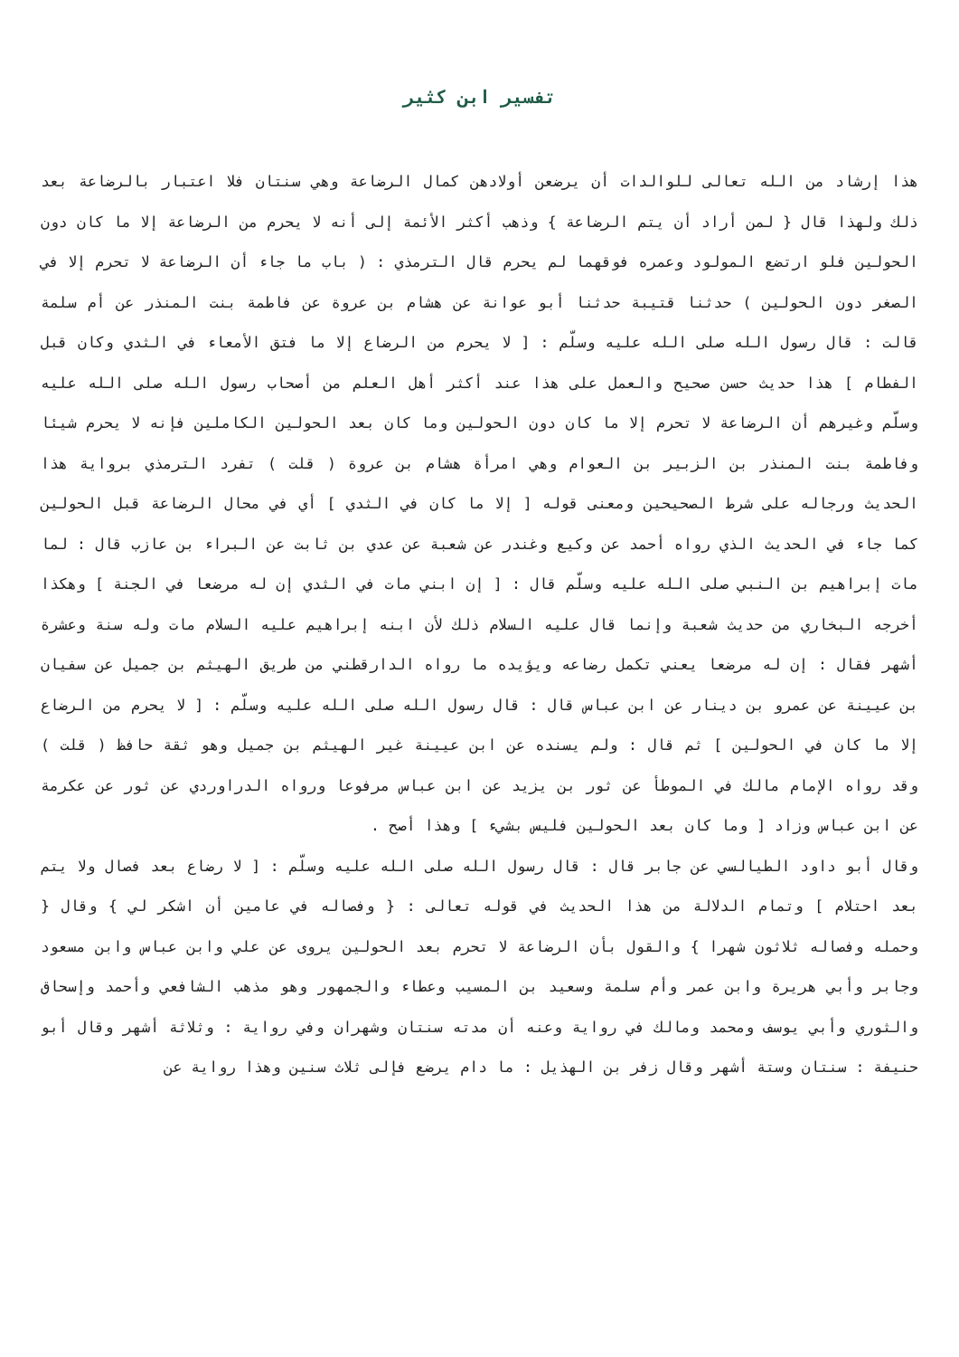تفسير ابن كثير
هذا إرشاد من الله تعالى للوالدات أن يرضعن أولادهن كمال الرضاعة وهي سنتان فلا اعتبار بالرضاعة بعد ذلك ولهذا قال { لمن أراد أن يتم الرضاعة } وذهب أكثر الأئمة إلى أنه لا يحرم من الرضاعة إلا ما كان دون الحولين فلو ارتضع المولود وعمره فوقهما لم يحرم قال الترمذي : ( باب ما جاء أن الرضاعة لا تحرم إلا في الصغر دون الحولين ) حدثنا قتيبة حدثنا أبو عوانة عن هشام بن عروة عن فاطمة بنت المنذر عن أم سلمة قالت : قال رسول الله صلى الله عليه وسلّم : [ لا يحرم من الرضاع إلا ما فتق الأمعاء في الثدي وكان قبل الفطام ] هذا حديث حسن صحيح والعمل على هذا عند أكثر أهل العلم من أصحاب رسول الله صلى الله عليه وسلّم وغيرهم أن الرضاعة لا تحرم إلا ما كان دون الحولين وما كان بعد الحولين الكاملين فإنه لا يحرم شيئا وفاطمة بنت المنذر بن الزبير بن العوام وهي امرأة هشام بن عروة ( قلت ) تفرد الترمذي برواية هذا الحديث ورجاله على شرط الصحيحين ومعنى قوله [ إلا ما كان في الثدي ] أي في محال الرضاعة قبل الحولين كما جاء في الحديث الذي رواه أحمد عن وكيع وغندر عن شعبة عن عدي بن ثابت عن البراء بن عازب قال : لما مات إبراهيم بن النبي صلى الله عليه وسلّم قال : [ إن ابني مات في الثدي إن له مرضعا في الجنة ] وهكذا أخرجه البخاري من حديث شعبة وإنما قال عليه السلام ذلك لأن ابنه إبراهيم عليه السلام مات وله سنة وعشرة أشهر فقال : إن له مرضعا يعني تكمل رضاعه ويؤيده ما رواه الدارقطني من طريق الهيثم بن جميل عن سفيان بن عيينة عن عمرو بن دينار عن ابن عباس قال : قال رسول الله صلى الله عليه وسلّم : [ لا يحرم من الرضاع إلا ما كان في الحولين ] ثم قال : ولم يسنده عن ابن عيينة غير الهيثم بن جميل وهو ثقة حافظ ( قلت ) وقد رواه الإمام مالك في الموطأ عن ثور بن يزيد عن ابن عباس مرفوعا ورواه الدراوردي عن ثور عن عكرمة عن ابن عباس وزاد [ وما كان بعد الحولين فليس بشيء ] وهذا أصح .
وقال أبو داود الطيالسي عن جابر قال : قال رسول الله صلى الله عليه وسلّم : [ لا رضاع بعد فصال ولا يتم بعد احتلام ] وتمام الدلالة من هذا الحديث في قوله تعالى : { وفصاله في عامين أن اشكر لي } وقال { وحمله وفصاله ثلاثون شهرا } والقول بأن الرضاعة لا تحرم بعد الحولين يروى عن علي وابن عباس وابن مسعود وجابر وأبي هريرة وابن عمر وأم سلمة وسعيد بن المسيب وعطاء والجمهور وهو مذهب الشافعي وأحمد وإسحاق والثوري وأبي يوسف ومحمد ومالك في رواية وعنه أن مدته سنتان وشهران وفي رواية : وثلاثة أشهر وقال أبو حنيفة : سنتان وستة أشهر وقال زفر بن الهذيل : ما دام يرضع فإلى ثلاث سنين وهذا رواية عن